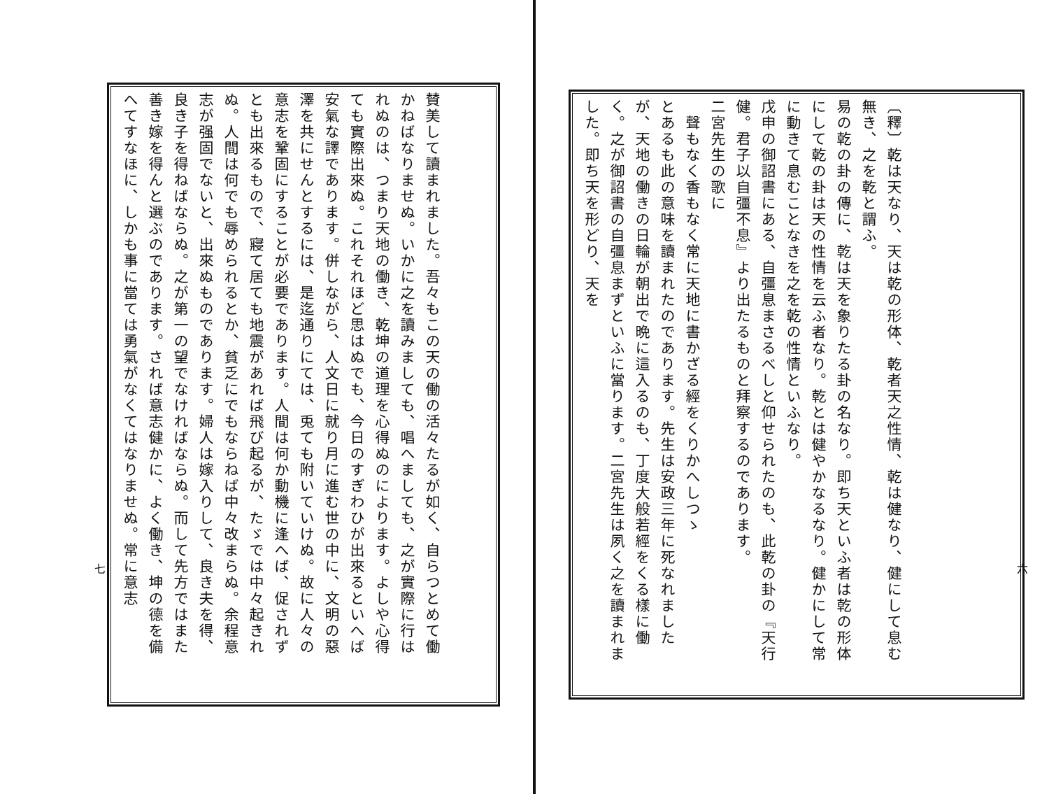〔釋〕乾は天なり、天は乾の形体、乾者天之性情、乾は健なり、健にして息む無き、之を乾と謂ふ。
易の乾の卦の傳に、乾は天を象りたる卦の名なり。即ち天といふ者は乾の形体にして乾の卦は天の性情を云ふ者なり。乾とは健やかなるなり。健かにして常に動きて息むことなきを之を乾の性情といふなり。
戊申の御詔書にある、自彊息まさるべしと仰せられたのも、此乾の卦の『天行健。君子以自彊不息』より出たるものと拜察するのであります。
二宮先生の歌に
　聲もなく香もなく常に天地に書かざる經をくりかへしつゝ
とあるも此の意味を讀まれたのであります。先生は安政三年に死なれましたが、天地の働きの日輪が朝出で晩に這入るのも、丁度大般若經をくる樣に働く。之が御詔書の自彊息まずといふに當ります。二宮先生は夙く之を讀まれました。即ち天を形どり、天を
六
賛美して讀まれました。吾々もこの天の働の活々たるが如く、自らつとめて働かねばなりませぬ。いかに之を讀みましても、唱へましても、之が實際に行はれぬのは、つまり天地の働き、乾坤の道理を心得ぬのによります。よしや心得ても實際出來ぬ。これそれほど思はぬでも、今日のすぎわひが出來るといへば安氣な譯であります。併しながら、人文日に就り月に進む世の中に、文明の惡澤を共にせんとするには、是迄通りにては、兎ても附いていけぬ。故に人々の意志を鞏固にすることが必要であります。人間は何か動機に逢へば、促されずとも出來るもので、寢て居ても地震があれば飛び起るが、たゞでは中々起きれぬ。人間は何でも辱められるとか、貧乏にでもならねば中々改まらぬ。余程意志が强固でないと、出來ぬものであります。婦人は嫁入りして、良き夫を得、良き子を得ねばならぬ。之が第一の望でなければならぬ。而して先方ではまた善き嫁を得んと選ぶのであります。されば意志健かに、よく働き、坤の德を備へてすなほに、しかも事に當ては勇氣がなくてはなりませぬ。常に意志
七